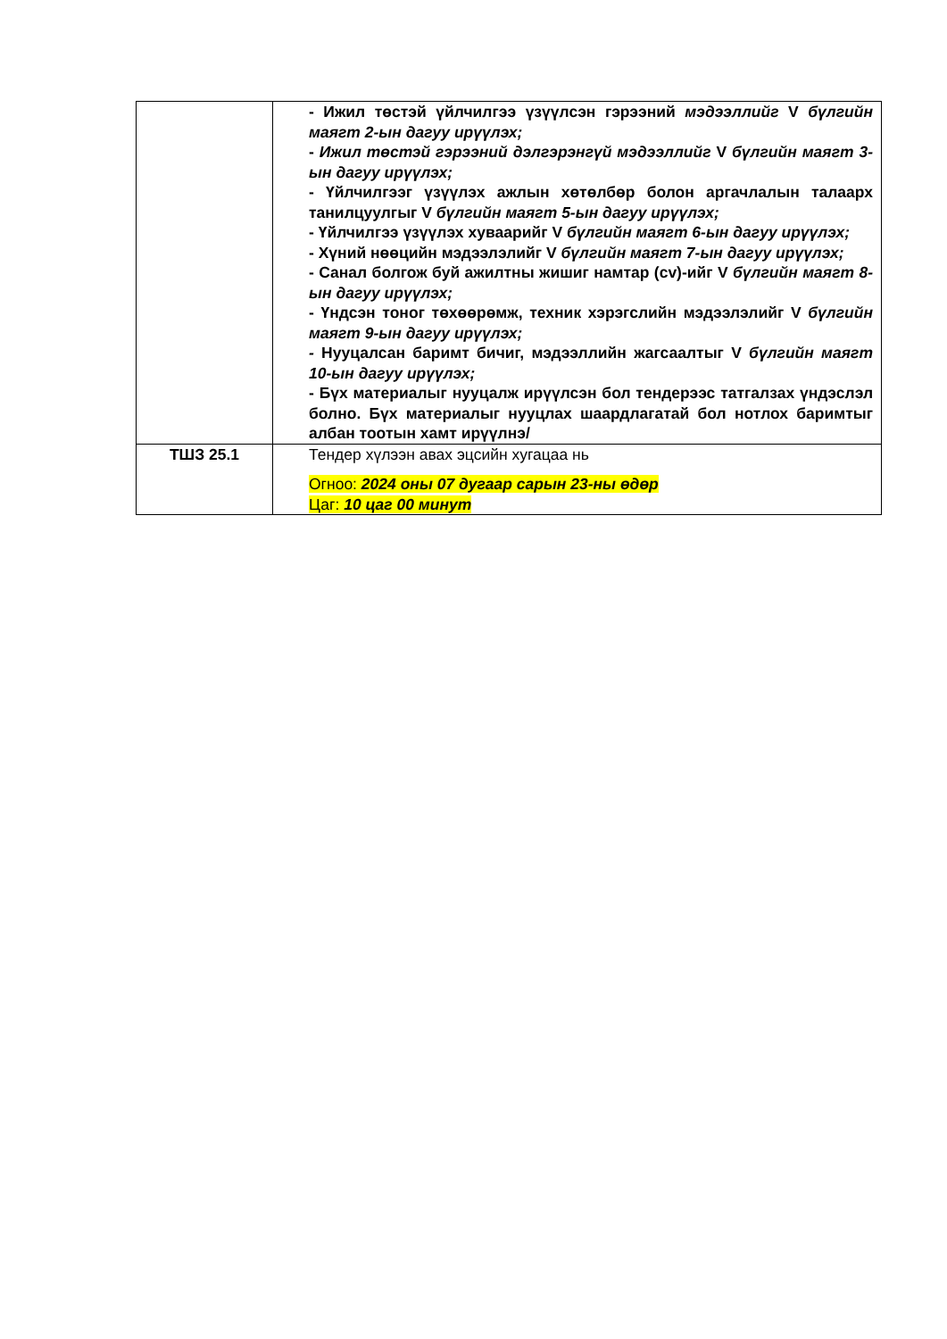| | - Ижил төстэй үйлчилгээ үзүүлсэн гэрээний мэдээллийг V бүлгийн маягт 2-ын дагуу ирүүлэх; - Ижил төстэй гэрээний дэлгэрэнгүй мэдээллийг V бүлгийн маягт 3-ын дагуу ирүүлэх; - Үйлчилгээг үзүүлэх ажлын хөтөлбөр болон аргачлалын талаарх танилцуулгыг V бүлгийн маягт 5-ын дагуу ирүүлэх; - Үйлчилгээ үзүүлэх хуваарийг V бүлгийн маягт 6-ын дагуу ирүүлэх; - Хүний нөөцийн мэдээлэлийг V бүлгийн маягт 7-ын дагуу ирүүлэх; - Санал болгож буй ажилтны жишиг намтар (cv)-ийг V бүлгийн маягт 8-ын дагуу ирүүлэх; - Үндсэн тоног төхөөрөмж, техник хэрэгслийн мэдээлэлийг V бүлгийн маягт 9-ын дагуу ирүүлэх; - Нууцалсан баримт бичиг, мэдээллийн жагсаалтыг V бүлгийн маягт 10-ын дагуу ирүүлэх; - Бүх материалыг нууцалж ирүүлсэн бол тендерээс татгалзах үндэслэл болно. Бүх материалыг нууцлах шаардлагатай бол нотлох баримтыг албан тоотын хамт ирүүлнэ/ |
| ТШЗ 25.1 | Тендер хүлээн авах эцсийн хугацаа нь Огноо: 2024 оны 07 дугаар сарын 23-ны өдөр Цаг: 10 цаг 00 минут |